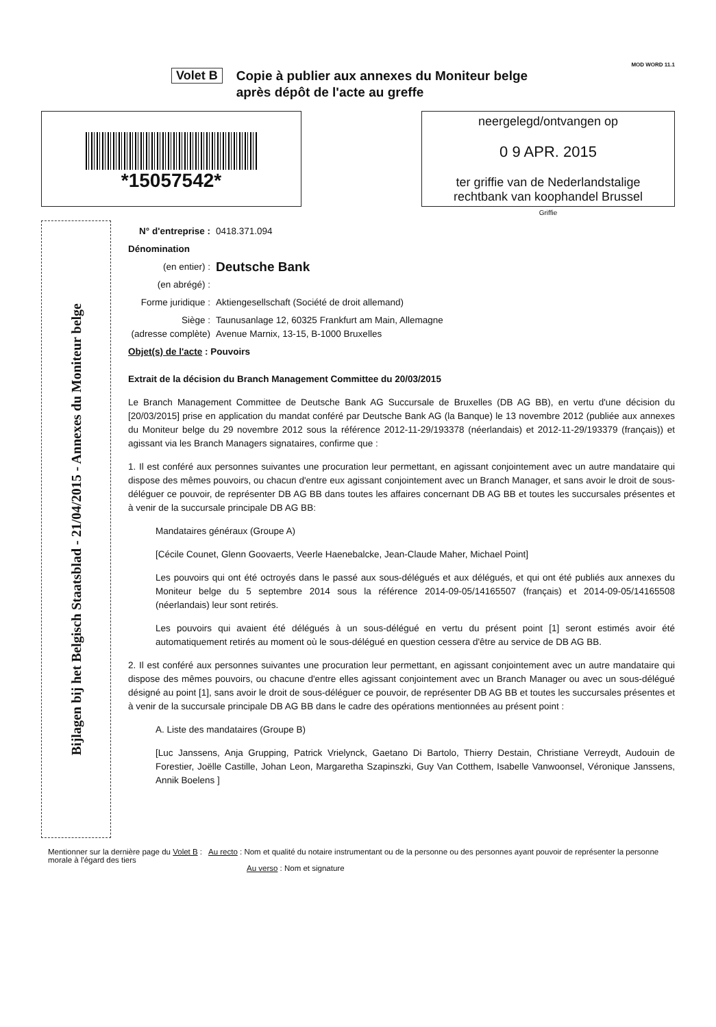MOD WORD 11.1
Volet B
Copie à publier aux annexes du Moniteur belge
après dépôt de l'acte au greffe
*15057542*
neergelegd/ontvangen op
0 9 APR. 2015
ter griffie van de Nederlandstalige
rechtbank van koophandel Brussel
Griffie
Bijlagen bij het Belgisch Staatsblad - 21/04/2015 - Annexes du Moniteur belge
N° d'entreprise : 0418.371.094
Dénomination
(en entier) : Deutsche Bank
(en abrégé) :
Forme juridique : Aktiengesellschaft (Société de droit allemand)
Siège :
(adresse complète) Taunusanlage 12, 60325 Frankfurt am Main, Allemagne
Avenue Marnix, 13-15, B-1000 Bruxelles
Objet(s) de l'acte : Pouvoirs
Extrait de la décision du Branch Management Committee du 20/03/2015
Le Branch Management Committee de Deutsche Bank AG Succursale de Bruxelles (DB AG BB), en vertu d'une décision du [20/03/2015] prise en application du mandat conféré par Deutsche Bank AG (la Banque) le 13 novembre 2012 (publiée aux annexes du Moniteur belge du 29 novembre 2012 sous la référence 2012-11-29/193378 (néerlandais) et 2012-11-29/193379 (français)) et agissant via les Branch Managers signataires, confirme que :
1. Il est conféré aux personnes suivantes une procuration leur permettant, en agissant conjointement avec un autre mandataire qui dispose des mêmes pouvoirs, ou chacun d'entre eux agissant conjointement avec un Branch Manager, et sans avoir le droit de sous-déléguer ce pouvoir, de représenter DB AG BB dans toutes les affaires concernant DB AG BB et toutes les succursales présentes et à venir de la succursale principale DB AG BB:
Mandataires généraux (Groupe A)
[Cécile Counet, Glenn Goovaerts, Veerle Haenebalcke, Jean-Claude Maher, Michael Point]
Les pouvoirs qui ont été octroyés dans le passé aux sous-délégués et aux délégués, et qui ont été publiés aux annexes du Moniteur belge du 5 septembre 2014 sous la référence 2014-09-05/14165507 (français) et 2014-09-05/14165508 (néerlandais) leur sont retirés.
Les pouvoirs qui avaient été délégués à un sous-délégué en vertu du présent point [1] seront estimés avoir été automatiquement retirés au moment où le sous-délégué en question cessera d'être au service de DB AG BB.
2. Il est conféré aux personnes suivantes une procuration leur permettant, en agissant conjointement avec un autre mandataire qui dispose des mêmes pouvoirs, ou chacune d'entre elles agissant conjointement avec un Branch Manager ou avec un sous-délégué désigné au point [1], sans avoir le droit de sous-déléguer ce pouvoir, de représenter DB AG BB et toutes les succursales présentes et à venir de la succursale principale DB AG BB dans le cadre des opérations mentionnées au présent point :
A. Liste des mandataires (Groupe B)
[Luc Janssens, Anja Grupping, Patrick Vrielynck, Gaetano Di Bartolo, Thierry Destain, Christiane Verreydt, Audouin de Forestier, Joëlle Castille, Johan Leon, Margaretha Szapinszki, Guy Van Cotthem, Isabelle Vanwoonsel, Véronique Janssens, Annik Boelens ]
Mentionner sur la dernière page du Volet B : Au recto : Nom et qualité du notaire instrumentant ou de la personne ou des personnes ayant pouvoir de représenter la personne morale à l'égard des tiers
Au verso : Nom et signature